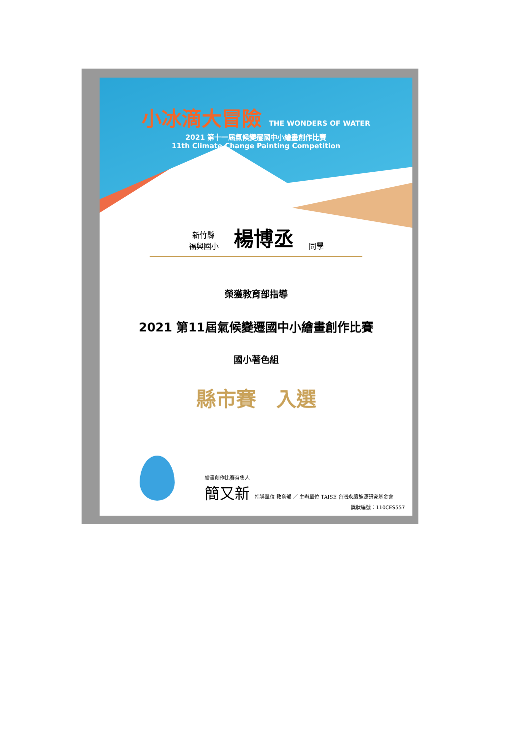小冰滴大冒險 THE WONDERS OF WATER
2021 第十一屆氣候變遷國中小繪畫創作比賽
11th Climate Change Painting Competition
新竹縣
福興國小
楊博丞
同學
榮獲教育部指導
2021 第11屆氣候變遷國中小繪畫創作比賽
國小著色組
縣市賽　入選
繪畫創作比賽召集人
簡又新 指導單位 教育部 ／ 主辦單位 TAISE 台灣永續能源研究基金會
獎狀編號：110CES557